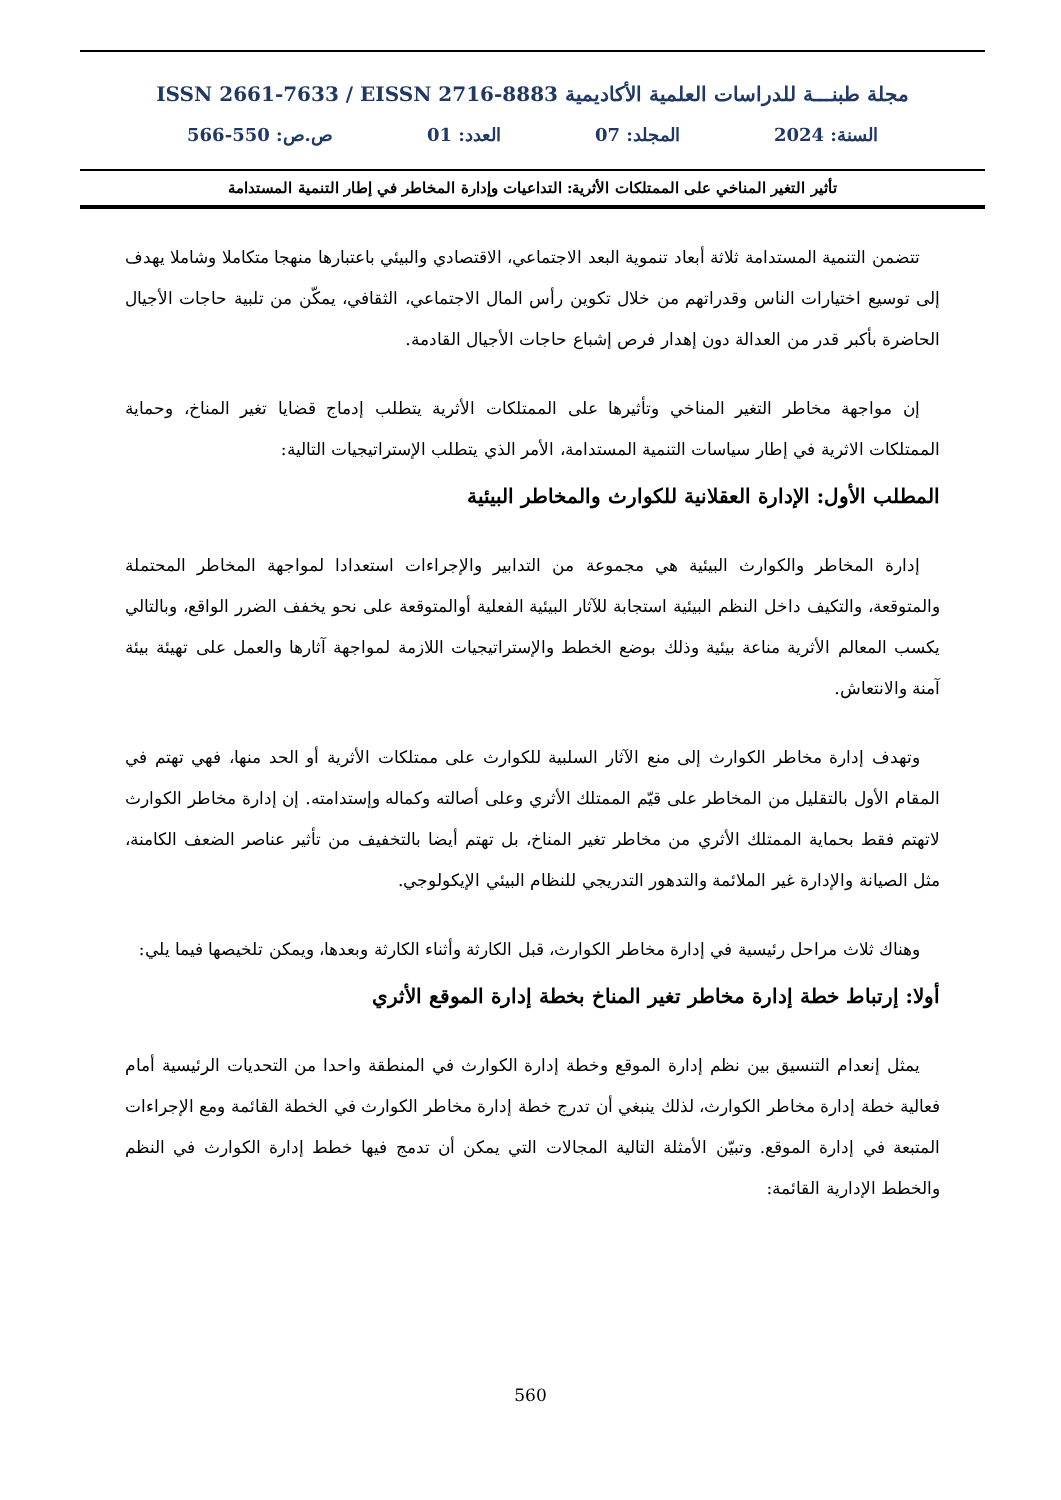مجلة طبنـــة للدراسات العلمية الأكاديمية ISSN 2661-7633 / EISSN 2716-8883
السنة: 2024 المجلد: 07 العدد: 01 ص.ص: 550-566
تأثير التغير المناخي على الممتلكات الأثرية: التداعيات وإدارة المخاطر في إطار التنمية المستدامة
تتضمن التنمية المستدامة ثلاثة أبعاد تنموية البعد الاجتماعي، الاقتصادي والبيئي باعتبارها منهجا متكاملا وشاملا يهدف إلى توسيع اختيارات الناس وقدراتهم من خلال تكوين رأس المال الاجتماعي، الثقافي، يمكّن من تلبية حاجات الأجيال الحاضرة بأكبر قدر من العدالة دون إهدار فرص إشباع حاجات الأجيال القادمة.
إن مواجهة مخاطر التغير المناخي وتأثيرها على الممتلكات الأثرية يتطلب إدماج قضايا تغير المناخ، وحماية الممتلكات الاثرية في إطار سياسات التنمية المستدامة، الأمر الذي يتطلب الإستراتيجيات التالية:
المطلب الأول: الإدارة العقلانية للكوارث والمخاطر البيئية
إدارة المخاطر والكوارث البيئية هي مجموعة من التدابير والإجراءات استعدادا لمواجهة المخاطر المحتملة والمتوقعة، والتكيف داخل النظم البيئية استجابة للآثار البيئية الفعلية أوالمتوقعة على نحو يخفف الضرر الواقع، وبالتالي يكسب المعالم الأثرية مناعة بيئية وذلك بوضع الخطط والإستراتيجيات اللازمة لمواجهة آثارها والعمل على تهيئة بيئة آمنة والانتعاش.
وتهدف إدارة مخاطر الكوارث إلى منع الآثار السلبية للكوارث على ممتلكات الأثرية أو الحد منها، فهي تهتم في المقام الأول بالتقليل من المخاطر على قيّم الممتلك الأثري وعلى أصالته وكماله وإستدامته. إن إدارة مخاطر الكوارث لاتهتم فقط بحماية الممتلك الأثري من مخاطر تغير المناخ، بل تهتم أيضا بالتخفيف من تأثير عناصر الضعف الكامنة، مثل الصيانة والإدارة غير الملائمة والتدهور التدريجي للنظام البيئي الإيكولوجي.
وهناك ثلاث مراحل رئيسية في إدارة مخاطر الكوارث، قبل الكارثة وأثناء الكارثة وبعدها، ويمكن تلخيصها فيما يلي:
أولا: إرتباط خطة إدارة مخاطر تغير المناخ بخطة إدارة الموقع الأثري
يمثل إنعدام التنسيق بين نظم إدارة الموقع وخطة إدارة الكوارث في المنطقة واحدا من التحديات الرئيسية أمام فعالية خطة إدارة مخاطر الكوارث، لذلك ينبغي أن تدرج خطة إدارة مخاطر الكوارث في الخطة القائمة ومع الإجراءات المتبعة في إدارة الموقع. وتبيّن الأمثلة التالية المجالات التي يمكن أن تدمج فيها خطط إدارة الكوارث في النظم والخطط الإدارية القائمة:
560